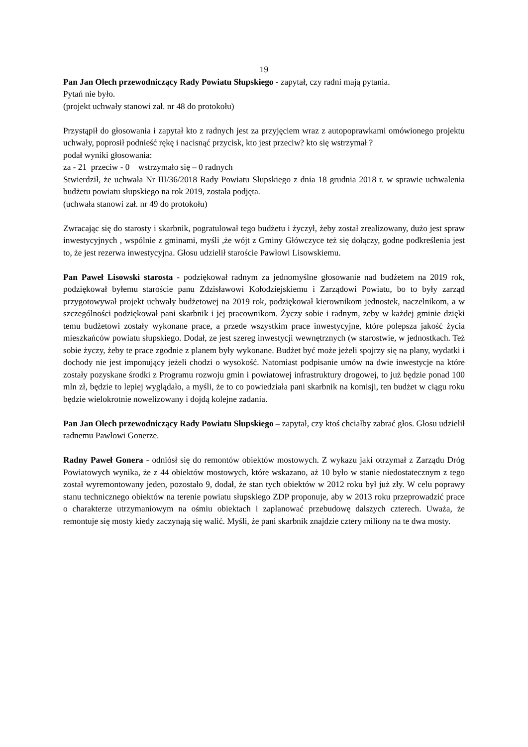19
Pan Jan Olech przewodniczący Rady Powiatu Słupskiego - zapytał, czy radni mają pytania.
Pytań nie było.
(projekt uchwały stanowi zał. nr 48 do protokołu)
Przystąpił do głosowania i zapytał kto z radnych jest za przyjęciem wraz z autopoprawkami omówionego projektu uchwały, poprosił podnieść rękę i nacisnąć przycisk, kto jest przeciw? kto się wstrzymał ?
podał wyniki głosowania:
za - 21 przeciw - 0 wstrzymało się – 0 radnych
Stwierdził, że uchwała Nr III/36/2018 Rady Powiatu Słupskiego z dnia 18 grudnia 2018 r. w sprawie uchwalenia budżetu powiatu słupskiego na rok 2019, została podjęta.
(uchwała stanowi zał. nr 49 do protokołu)
Zwracając się do starosty i skarbnik, pogratulował tego budżetu i życzył, żeby został zrealizowany, dużo jest spraw inwestycyjnych , wspólnie z gminami, myśli ,że wójt z Gminy Główczyce też się dołączy, godne podkreślenia jest to, że jest rezerwa inwestycyjna. Głosu udzielił staroście Pawłowi Lisowskiemu.
Pan Paweł Lisowski starosta - podziękował radnym za jednomyślne głosowanie nad budżetem na 2019 rok, podziękował byłemu staroście panu Zdzisławowi Kołodziejskiemu i Zarządowi Powiatu, bo to były zarząd przygotowywał projekt uchwały budżetowej na 2019 rok, podziękował kierownikom jednostek, naczelnikom, a w szczególności podziękował pani skarbnik i jej pracownikom. Życzy sobie i radnym, żeby w każdej gminie dzięki temu budżetowi zostały wykonane prace, a przede wszystkim prace inwestycyjne, które polepsza jakość życia mieszkańców powiatu słupskiego. Dodał, ze jest szereg inwestycji wewnętrznych (w starostwie, w jednostkach. Też sobie życzy, żeby te prace zgodnie z planem były wykonane. Budżet być może jeżeli spojrzy się na plany, wydatki i dochody nie jest imponujący jeżeli chodzi o wysokość. Natomiast podpisanie umów na dwie inwestycje na które zostały pozyskane środki z Programu rozwoju gmin i powiatowej infrastruktury drogowej, to już będzie ponad 100 mln zł, będzie to lepiej wyglądało, a myśli, że to co powiedziała pani skarbnik na komisji, ten budżet w ciągu roku będzie wielokrotnie nowelizowany i dojdą kolejne zadania.
Pan Jan Olech przewodniczący Rady Powiatu Słupskiego – zapytał, czy ktoś chciałby zabrać głos. Głosu udzielił radnemu Pawłowi Gonerze.
Radny Paweł Gonera - odniósł się do remontów obiektów mostowych. Z wykazu jaki otrzymał z Zarządu Dróg Powiatowych wynika, że z 44 obiektów mostowych, które wskazano, aż 10 było w stanie niedostatecznym z tego został wyremontowany jeden, pozostało 9, dodał, że stan tych obiektów w 2012 roku był już zły. W celu poprawy stanu technicznego obiektów na terenie powiatu słupskiego ZDP proponuje, aby w 2013 roku przeprowadzić prace o charakterze utrzymaniowym na ośmiu obiektach i zaplanować przebudowę dalszych czterech. Uważa, że remontuje się mosty kiedy zaczynają się walić. Myśli, że pani skarbnik znajdzie cztery miliony na te dwa mosty.